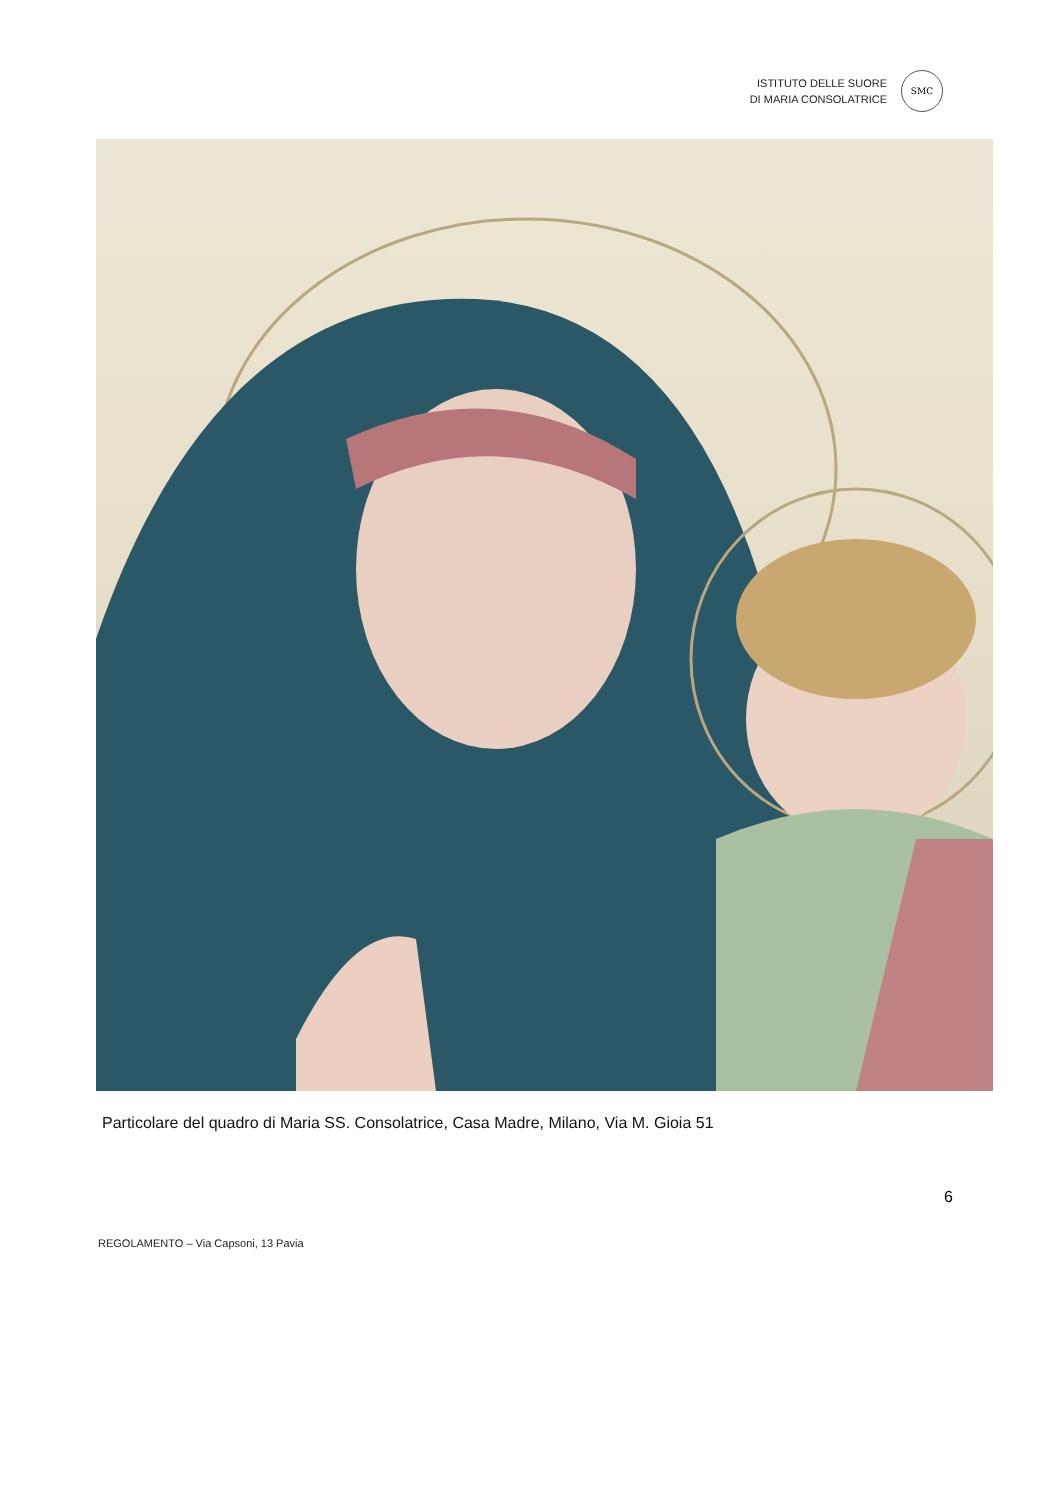ISTITUTO DELLE SUORE
DI MARIA CONSOLATRICE
SMC
Particolare del quadro di Maria SS. Consolatrice, Casa Madre, Milano, Via M. Gioia 51
6
REGOLAMENTO – Via Capsoni, 13 Pavia